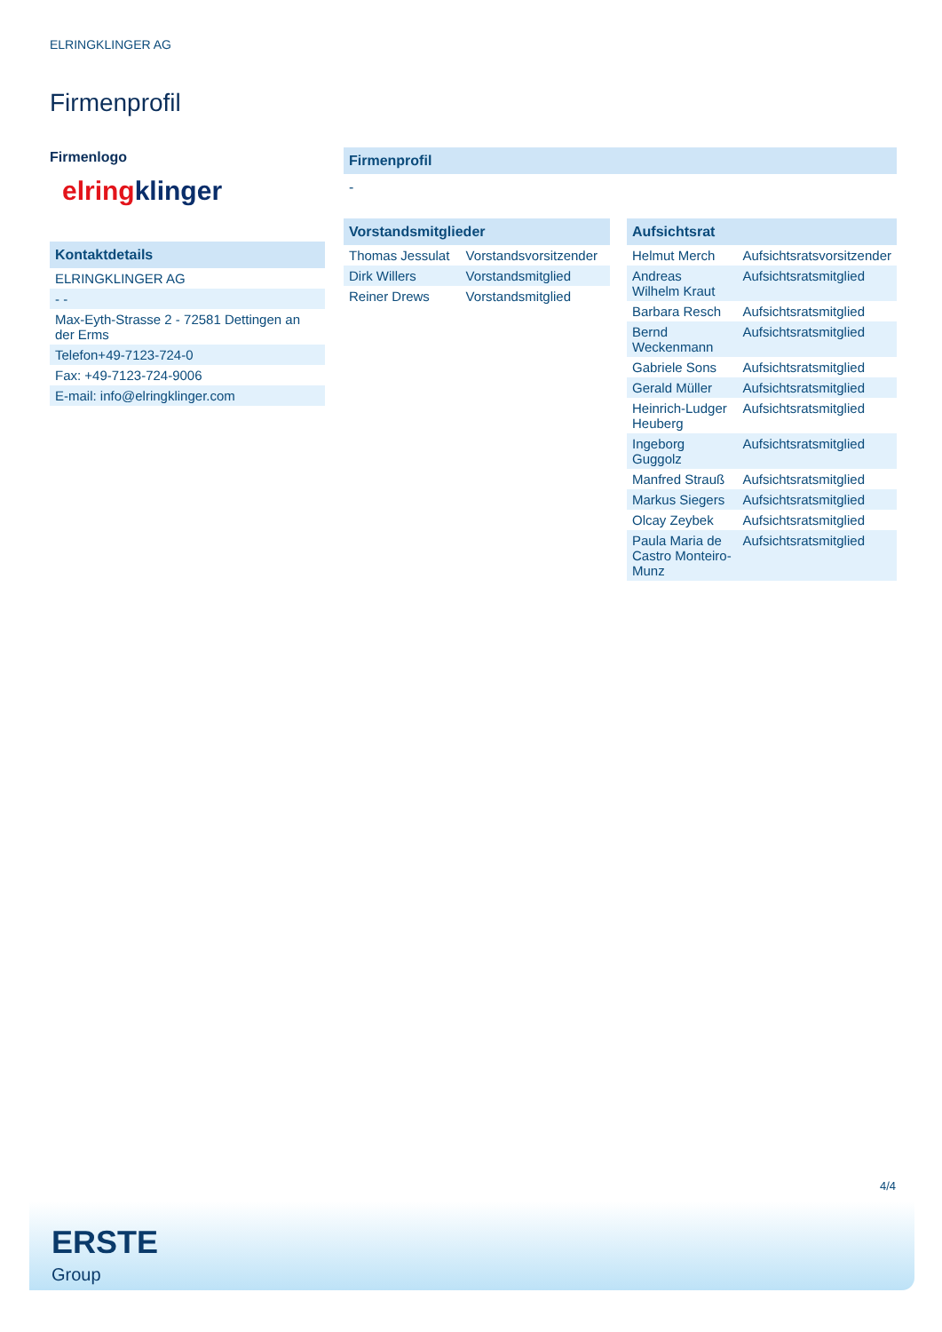ELRINGKLINGER AG
Firmenprofil
Firmenlogo
elring klinger
Kontaktdetails
| ELRINGKLINGER AG |
| - - |
| Max-Eyth-Strasse 2 - 72581 Dettingen an der Erms |
| Telefon+49-7123-724-0 |
| Fax: +49-7123-724-9006 |
| E-mail: info@elringklinger.com |
Firmenprofil
-
Vorstandsmitglieder
| Thomas Jessulat | Vorstandsvorsitzender |
| Dirk Willers | Vorstandsmitglied |
| Reiner Drews | Vorstandsmitglied |
Aufsichtsrat
| Helmut Merch | Aufsichtsratsvorsitzender |
| Andreas Wilhelm Kraut | Aufsichtsratsmitglied |
| Barbara Resch | Aufsichtsratsmitglied |
| Bernd Weckenmann | Aufsichtsratsmitglied |
| Gabriele Sons | Aufsichtsratsmitglied |
| Gerald Müller | Aufsichtsratsmitglied |
| Heinrich-Ludger Heuberg | Aufsichtsratsmitglied |
| Ingeborg Guggolz | Aufsichtsratsmitglied |
| Manfred Strauß | Aufsichtsratsmitglied |
| Markus Siegers | Aufsichtsratsmitglied |
| Olcay Zeybek | Aufsichtsratsmitglied |
| Paula Maria de Castro Monteiro-Munz | Aufsichtsratsmitglied |
4/4
ERSTE
Group